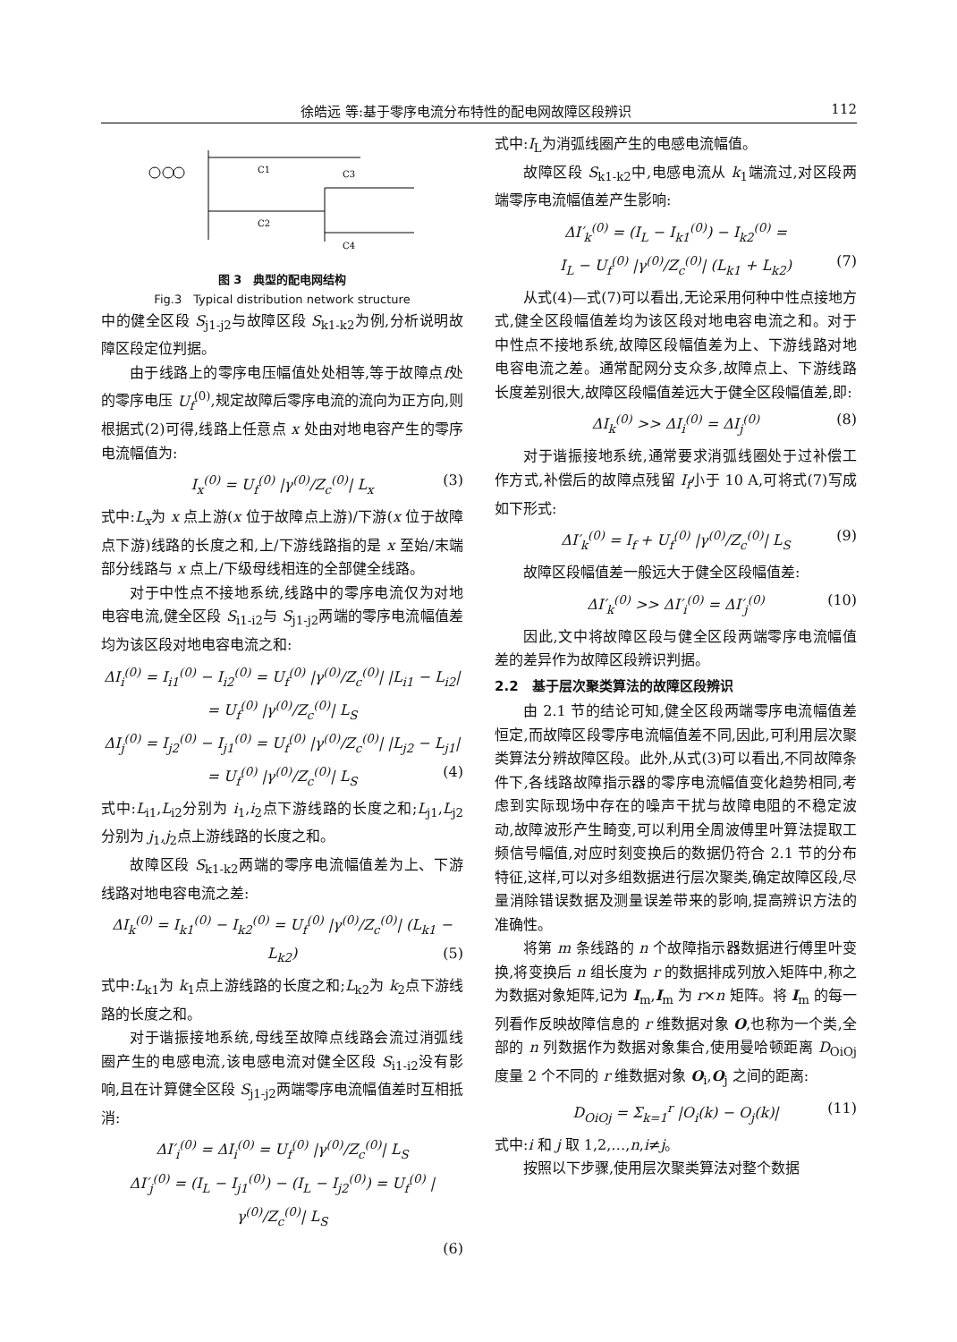徐皓远 等:基于零序电流分布特性的配电网故障区段辨识 112
C3
C4
C1
C2
图 3　典型的配电网结构
Fig.3　Typical distribution network structure
中的健全区段 S<sub>j1-j2</sub>与故障区段 S<sub>k1-k2</sub>为例,分析说明故障区段定位判据。
由于线路上的零序电压幅值处处相等,等于故障点f处的零序电压 U<sub>f</sub><sup>(0)</sup>,规定故障后零序电流的流向为正方向,则根据式(2)可得,线路上任意点 x 处由对地电容产生的零序电流幅值为:
I<sub>x</sub><sup>(0)</sup> = U<sub>f</sub><sup>(0)</sup> |γ<sup>(0)</sup>/Z<sub>c</sub><sup>(0)</sup>| L<sub>x</sub> (3)
式中:L<sub>x</sub>为 x 点上游(x 位于故障点上游)/下游(x 位于故障点下游)线路的长度之和,上/下游线路指的是 x 至始/末端部分线路与 x 点上/下级母线相连的全部健全线路。
对于中性点不接地系统,线路中的零序电流仅为对地电容电流,健全区段 S<sub>i1-i2</sub>与 S<sub>j1-j2</sub>两端的零序电流幅值差均为该区段对地电容电流之和:
ΔI<sub>i</sub><sup>(0)</sup> = I<sub>i1</sub><sup>(0)</sup> − I<sub>i2</sub><sup>(0)</sup> = U<sub>f</sub><sup>(0)</sup> |γ<sup>(0)</sup>/Z<sub>c</sub><sup>(0)</sup>| |L<sub>i1</sub> − L<sub>i2</sub>| = U<sub>f</sub><sup>(0)</sup> |γ<sup>(0)</sup>/Z<sub>c</sub><sup>(0)</sup>| L<sub>S</sub>
ΔI<sub>j</sub><sup>(0)</sup> = I<sub>j2</sub><sup>(0)</sup> − I<sub>j1</sub><sup>(0)</sup> = U<sub>f</sub><sup>(0)</sup> |γ<sup>(0)</sup>/Z<sub>c</sub><sup>(0)</sup>| |L<sub>j2</sub> − L<sub>j1</sub>| = U<sub>f</sub><sup>(0)</sup> |γ<sup>(0)</sup>/Z<sub>c</sub><sup>(0)</sup>| L<sub>S</sub> (4)
式中:L<sub>i1</sub>,L<sub>i2</sub>分别为 i<sub>1</sub>,i<sub>2</sub>点下游线路的长度之和;L<sub>j1</sub>,L<sub>j2</sub>分别为 j<sub>1</sub>,j<sub>2</sub>点上游线路的长度之和。
故障区段 S<sub>k1-k2</sub>两端的零序电流幅值差为上、下游线路对地电容电流之差:
ΔI<sub>k</sub><sup>(0)</sup> = I<sub>k1</sub><sup>(0)</sup> − I<sub>k2</sub><sup>(0)</sup> = U<sub>f</sub><sup>(0)</sup> |γ<sup>(0)</sup>/Z<sub>c</sub><sup>(0)</sup>| (L<sub>k1</sub> − L<sub>k2</sub>) (5)
式中:L<sub>k1</sub>为 k<sub>1</sub>点上游线路的长度之和;L<sub>k2</sub>为 k<sub>2</sub>点下游线路的长度之和。
对于谐振接地系统,母线至故障点线路会流过消弧线圈产生的电感电流,该电感电流对健全区段 S<sub>i1-i2</sub>没有影响,且在计算健全区段 S<sub>j1-j2</sub>两端零序电流幅值差时互相抵消:
ΔI′<sub>i</sub><sup>(0)</sup> = ΔI<sub>i</sub><sup>(0)</sup> = U<sub>f</sub><sup>(0)</sup> |γ<sup>(0)</sup>/Z<sub>c</sub><sup>(0)</sup>| L<sub>S</sub>
ΔI′<sub>j</sub><sup>(0)</sup> = (I<sub>L</sub> − I<sub>j1</sub><sup>(0)</sup>) − (I<sub>L</sub> − I<sub>j2</sub><sup>(0)</sup>) = U<sub>f</sub><sup>(0)</sup> |γ<sup>(0)</sup>/Z<sub>c</sub><sup>(0)</sup>| L<sub>S</sub>
(6)
式中:I<sub>L</sub>为消弧线圈产生的电感电流幅值。
故障区段 S<sub>k1-k2</sub>中,电感电流从 k<sub>1</sub>端流过,对区段两端零序电流幅值差产生影响:
ΔI′<sub>k</sub><sup>(0)</sup> = (I<sub>L</sub> − I<sub>k1</sub><sup>(0)</sup>) − I<sub>k2</sub><sup>(0)</sup> =
I<sub>L</sub> − U<sub>f</sub><sup>(0)</sup> |γ<sup>(0)</sup>/Z<sub>c</sub><sup>(0)</sup>| (L<sub>k1</sub> + L<sub>k2</sub>) (7)
从式(4)—式(7)可以看出,无论采用何种中性点接地方式,健全区段幅值差均为该区段对地电容电流之和。对于中性点不接地系统,故障区段幅值差为上、下游线路对地电容电流之差。通常配网分支众多,故障点上、下游线路长度差别很大,故障区段幅值差远大于健全区段幅值差,即:
ΔI<sub>k</sub><sup>(0)</sup> >> ΔI<sub>i</sub><sup>(0)</sup> = ΔI<sub>j</sub><sup>(0)</sup> (8)
对于谐振接地系统,通常要求消弧线圈处于过补偿工作方式,补偿后的故障点残留 I<sub>f</sub>小于 10 A,可将式(7)写成如下形式:
ΔI′<sub>k</sub><sup>(0)</sup> = I<sub>f</sub> + U<sub>f</sub><sup>(0)</sup> |γ<sup>(0)</sup>/Z<sub>c</sub><sup>(0)</sup>| L<sub>S</sub> (9)
故障区段幅值差一般远大于健全区段幅值差:
ΔI′<sub>k</sub><sup>(0)</sup> >> ΔI′<sub>i</sub><sup>(0)</sup> = ΔI′<sub>j</sub><sup>(0)</sup> (10)
因此,文中将故障区段与健全区段两端零序电流幅值差的差异作为故障区段辨识判据。
2.2　基于层次聚类算法的故障区段辨识
由 2.1 节的结论可知,健全区段两端零序电流幅值差恒定,而故障区段零序电流幅值差不同,因此,可利用层次聚类算法分辨故障区段。此外,从式(3)可以看出,不同故障条件下,各线路故障指示器的零序电流幅值变化趋势相同,考虑到实际现场中存在的噪声干扰与故障电阻的不稳定波动,故障波形产生畸变,可以利用全周波傅里叶算法提取工频信号幅值,对应时刻变换后的数据仍符合 2.1 节的分布特征,这样,可以对多组数据进行层次聚类,确定故障区段,尽量消除错误数据及测量误差带来的影响,提高辨识方法的准确性。
将第 m 条线路的 n 个故障指示器数据进行傅里叶变换,将变换后 n 组长度为 r 的数据排成列放入矩阵中,称之为数据对象矩阵,记为 I<sub>m</sub>,I<sub>m</sub> 为 r×n 矩阵。将 I<sub>m</sub> 的每一列看作反映故障信息的 r 维数据对象 O,也称为一个类,全部的 n 列数据作为数据对象集合,使用曼哈顿距离 D<sub>OiOj</sub>度量 2 个不同的 r 维数据对象 O<sub>i</sub>,O<sub>j</sub> 之间的距离:
D<sub>OiOj</sub> = Σ<sub>k=1</sub><sup>r</sup> |O<sub>i</sub>(k) − O<sub>j</sub>(k)| (11)
式中:i 和 j 取 1,2,…,n,i≠j。
按照以下步骤,使用层次聚类算法对整个数据